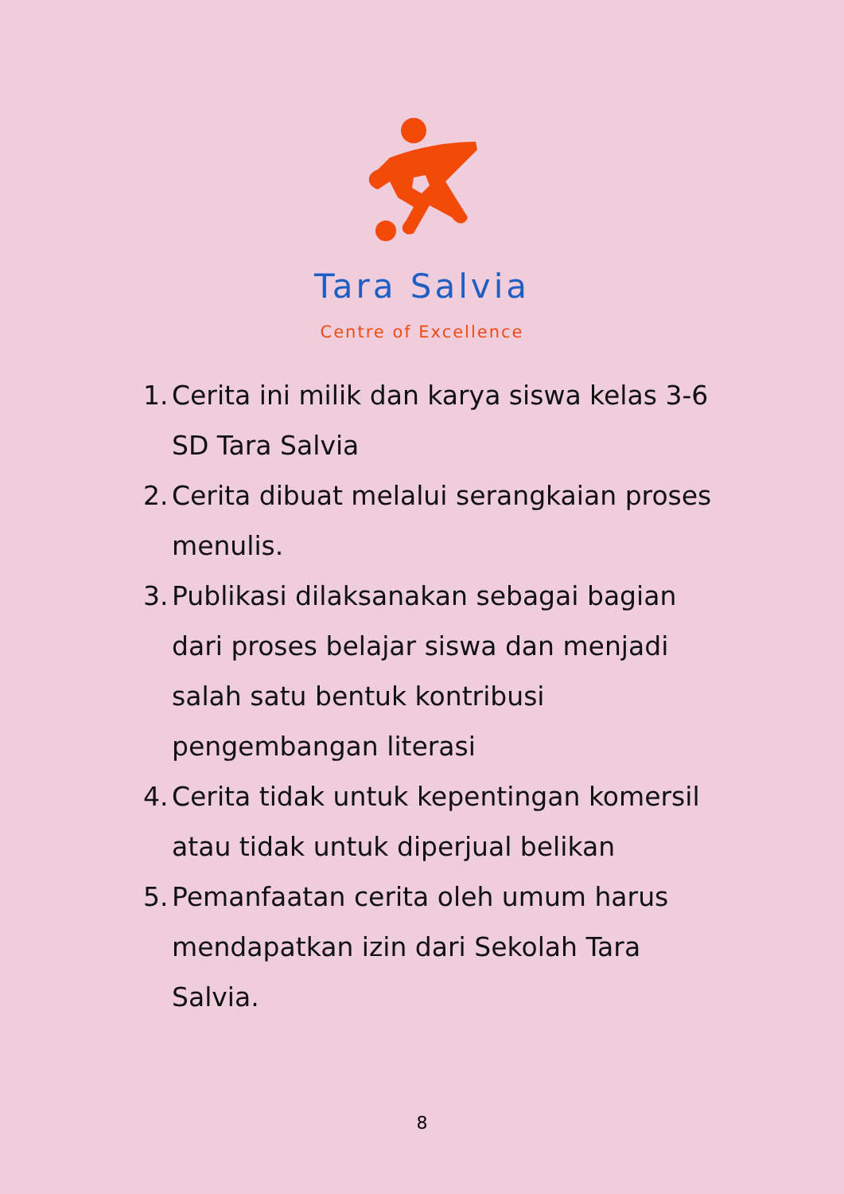Tara Salvia
Centre of Excellence
1. Cerita ini milik dan karya siswa kelas 3-6 SD Tara Salvia
2. Cerita dibuat melalui serangkaian proses menulis.
3. Publikasi dilaksanakan sebagai bagian dari proses belajar siswa dan menjadi salah satu bentuk kontribusi pengembangan literasi
4. Cerita tidak untuk kepentingan komersil atau tidak untuk diperjual belikan
5. Pemanfaatan cerita oleh umum harus mendapatkan izin dari Sekolah Tara Salvia.
8